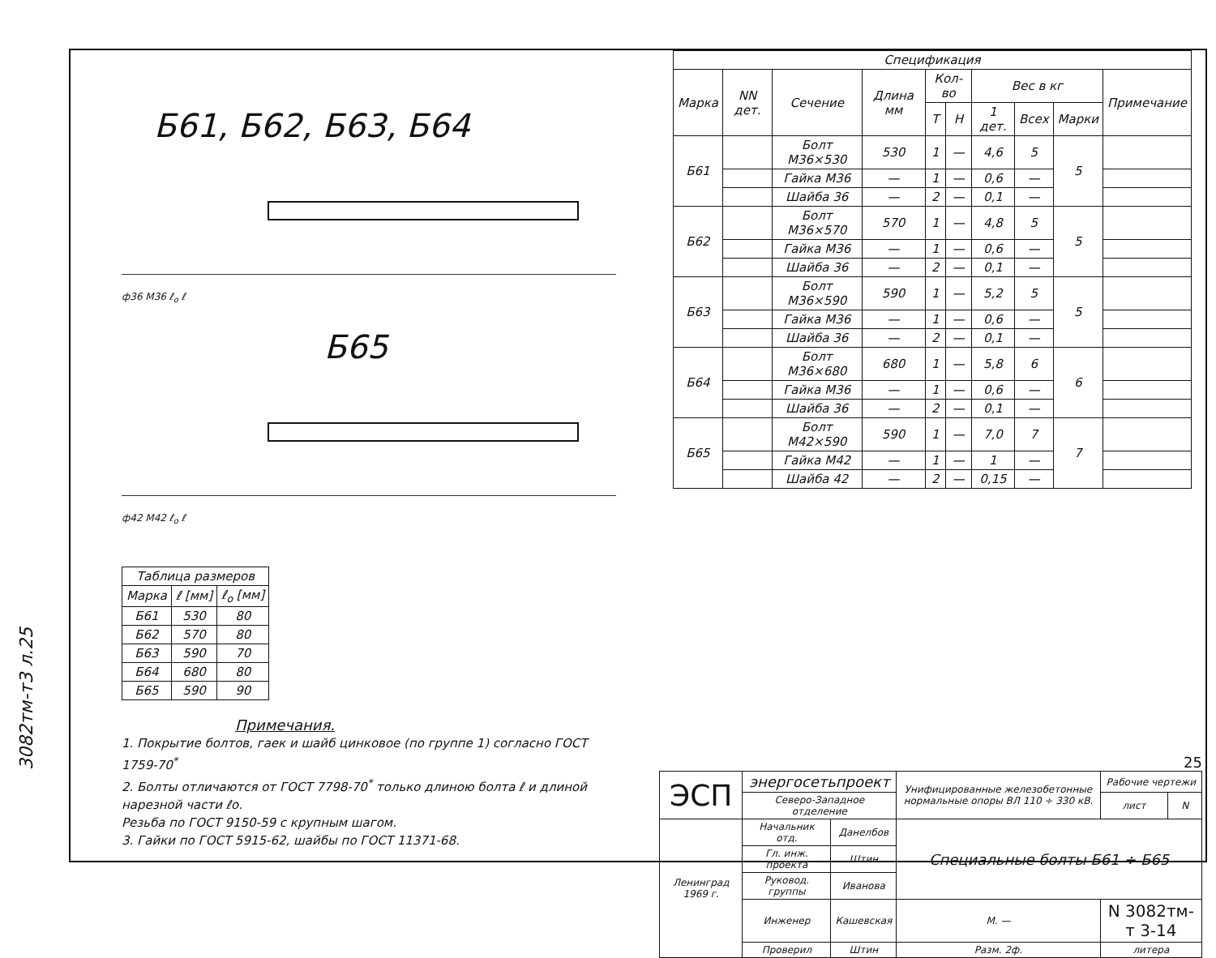Б61, Б62, Б63, Б64
ф36 М36 ℓ<sub>о</sub> ℓ
Б65
ф42 М42 ℓ<sub>о</sub> ℓ
| Таблица размеров | | |
| --- | --- | --- |
| Марка | ℓ [мм] | ℓ<sub>о</sub> [мм] |
| Б61 | 530 | 80 |
| Б62 | 570 | 80 |
| Б63 | 590 | 70 |
| Б64 | 680 | 80 |
| Б65 | 590 | 90 |
Примечания.
1. Покрытие болтов, гаек и шайб цинковое (по группе 1) согласно ГОСТ 1759-70<sup>*</sup>
2. Болты отличаются от ГОСТ 7798-70<sup>*</sup> только длиною болта ℓ и длиной нарезной части ℓо.
Резьба по ГОСТ 9150-59 с крупным шагом.
3. Гайки по ГОСТ 5915-62, шайбы по ГОСТ 11371-68.
| Спецификация | | | | | | | | | |
| --- | --- | --- | --- | --- | --- | --- | --- | --- | --- |
| Марка | NN дет. | Сечение | Длина мм | Кол-во | | Вес в кг | | | Примечание |
| | | | | Т | Н | 1 дет. | Всех | Марки | |
| Б61 | | Болт М36×530 | 530 | 1 | — | 4,6 | 5 | 5 | |
| | | Гайка М36 | — | 1 | — | 0,6 | — | | |
| | | Шайба 36 | — | 2 | — | 0,1 | — | | |
| Б62 | | Болт М36×570 | 570 | 1 | — | 4,8 | 5 | 5 | |
| | | Гайка М36 | — | 1 | — | 0,6 | — | | |
| | | Шайба 36 | — | 2 | — | 0,1 | — | | |
| Б63 | | Болт М36×590 | 590 | 1 | — | 5,2 | 5 | 5 | |
| | | Гайка М36 | — | 1 | — | 0,6 | — | | |
| | | Шайба 36 | — | 2 | — | 0,1 | — | | |
| Б64 | | Болт М36×680 | 680 | 1 | — | 5,8 | 6 | 6 | |
| | | Гайка М36 | — | 1 | — | 0,6 | — | | |
| | | Шайба 36 | — | 2 | — | 0,1 | — | | |
| Б65 | | Болт М42×590 | 590 | 1 | — | 7,0 | 7 | 7 | |
| | | Гайка М42 | — | 1 | — | 1 | — | | |
| | | Шайба 42 | — | 2 | — | 0,15 | — | | |
25
| ЭСП | энергосетьпроект | | Унифицированные железобетонные нормальные опоры ВЛ 110 ÷ 330 кВ. | | Рабочие чертежи | |
| | Северо-Западное отделение | | | | лист | N |
| Ленинград 1969 г. | Начальник отд. | Данелбов | Специальные болты Б61 ÷ Б65 | | | |
| | Гл. инж. проекта | Штин | | | | |
| | Руковод. группы | Иванова | | | | |
| | Инженер | Кашевская | М. — | N 3082тм-т 3-14 | | |
| | Проверил | Штин | Разм. 2ф. | литера | | |
3082тм-т3 л.25